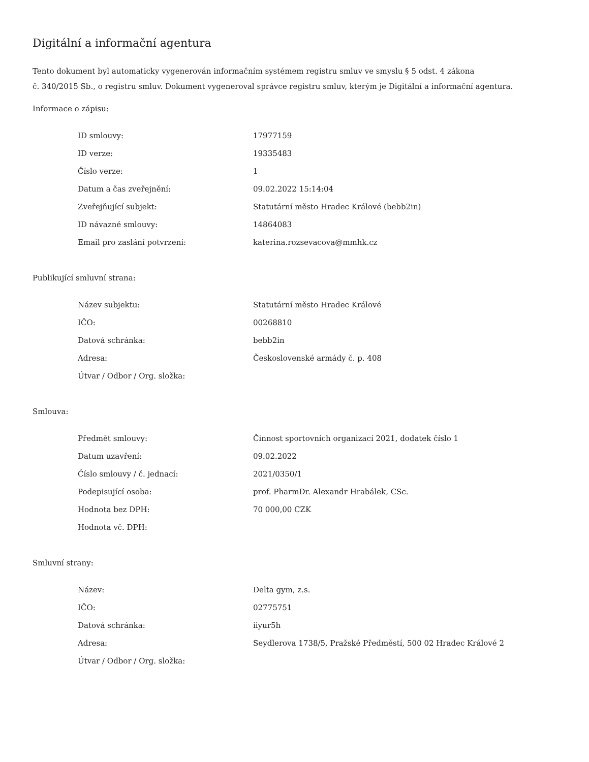Digitální a informační agentura
Tento dokument byl automaticky vygenerován informačním systémem registru smluv ve smyslu § 5 odst. 4 zákona
č. 340/2015 Sb., o registru smluv. Dokument vygeneroval správce registru smluv, kterým je Digitální a informační agentura.
Informace o zápisu:
| ID smlouvy: | 17977159 |
| ID verze: | 19335483 |
| Číslo verze: | 1 |
| Datum a čas zveřejnění: | 09.02.2022 15:14:04 |
| Zveřejňující subjekt: | Statutární město Hradec Králové (bebb2in) |
| ID návazné smlouvy: | 14864083 |
| Email pro zaslání potvrzení: | katerina.rozsevacova@mmhk.cz |
Publikující smluvní strana:
| Název subjektu: | Statutární město Hradec Králové |
| IČO: | 00268810 |
| Datová schránka: | bebb2in |
| Adresa: | Československé armády č. p. 408 |
| Útvar / Odbor / Org. složka: | |
Smlouva:
| Předmět smlouvy: | Činnost sportovních organizací 2021, dodatek číslo 1 |
| Datum uzavření: | 09.02.2022 |
| Číslo smlouvy / č. jednací: | 2021/0350/1 |
| Podepisující osoba: | prof. PharmDr. Alexandr Hrabálek, CSc. |
| Hodnota bez DPH: | 70 000,00 CZK |
| Hodnota vč. DPH: | |
Smluvní strany:
| Název: | Delta gym, z.s. |
| IČO: | 02775751 |
| Datová schránka: | iiyur5h |
| Adresa: | Seydlerova 1738/5, Pražské Předměstí, 500 02 Hradec Králové 2 |
| Útvar / Odbor / Org. složka: | |